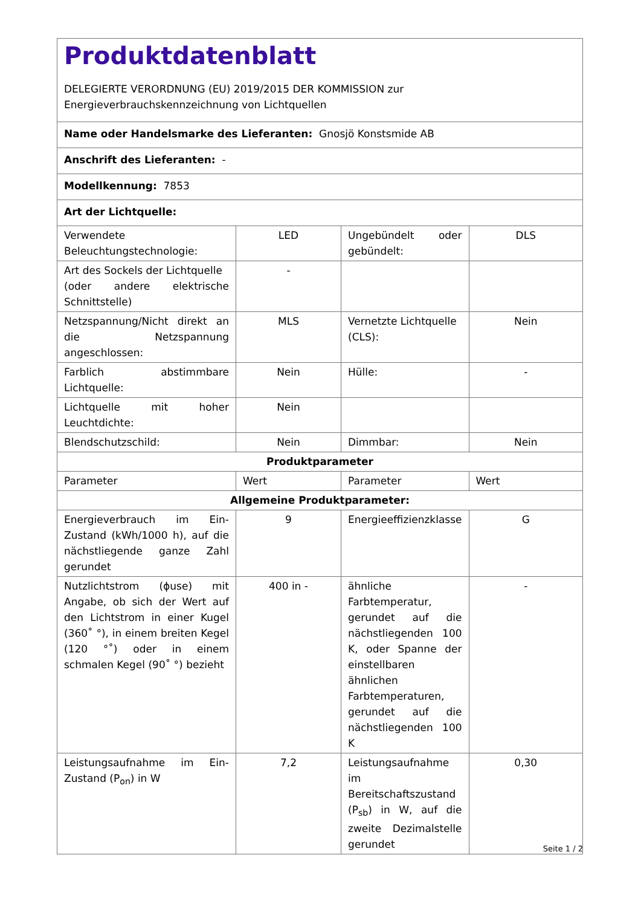| Produktdatenblatt DELEGIERTE VERORDNUNG (EU) 2019/2015 DER KOMMISSION zur Energieverbrauchskennzeichnung von Lichtquellen | | | |
| Name oder Handelsmarke des Lieferanten: Gnosjö Konstsmide AB | | | |
| Anschrift des Lieferanten: - | | | |
| Modellkennung: 7853 | | | |
| Art der Lichtquelle: | | | |
| Verwendete Beleuchtungstechnologie: | LED | Ungebündelt oder gebündelt: | DLS |
| Art des Sockels der Lichtquelle (oder andere elektrische Schnittstelle) | - | | |
| Netzspannung/Nicht direkt an die Netzspannung angeschlossen: | MLS | Vernetzte Lichtquelle (CLS): | Nein |
| Farblich abstimmbare Lichtquelle: | Nein | Hülle: | - |
| Lichtquelle mit hoher Leuchtdichte: | Nein | | |
| Blendschutzschild: | Nein | Dimmbar: | Nein |
| Produktparameter | | | |
| Parameter | Wert | Parameter | Wert |
| Allgemeine Produktparameter: | | | |
| Energieverbrauch im Ein-Zustand (kWh/1000 h), auf die nächstliegende ganze Zahl gerundet | 9 | Energieeffizienzklasse | G |
| Nutzlichtstrom (ϕuse) mit Angabe, ob sich der Wert auf den Lichtstrom in einer Kugel (360˚ °), in einem breiten Kegel (120 °˚) oder in einem schmalen Kegel (90˚ °) bezieht | 400 in - | ähnliche Farbtemperatur, gerundet auf die nächstliegenden 100 K, oder Spanne der einstellbaren ähnlichen Farbtemperaturen, gerundet auf die nächstliegenden 100 K | - |
| Leistungsaufnahme im Ein-Zustand (P<sub>on</sub>) in W | 7,2 | Leistungsaufnahme im Bereitschaftszustand (P<sub>sb</sub>) in W, auf die zweite Dezimalstelle gerundet | 0,30 |
Seite 1 / 2